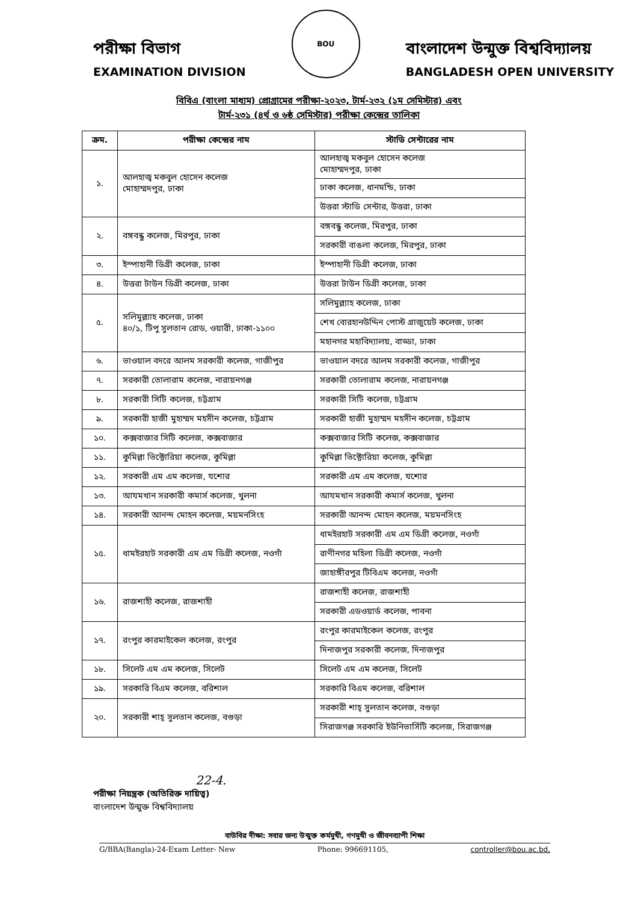পরীক্ষা বিভাগ
EXAMINATION DIVISION
BOU
বাংলাদেশ উন্মুক্ত বিশ্ববিদ্যালয়
BANGLADESH OPEN UNIVERSITY
বিবিএ (বাংলা মাধ্যম) প্রোগ্রামের পরীক্ষা-২০২৩, টার্ম-২৩২ (১ম সেমিস্টার) এবং
টার্ম-২৩১ (৪র্থ ও ৬ষ্ঠ সেমিস্টার) পরীক্ষা কেন্দ্রের তালিকা
| ক্রম. | পরীক্ষা কেন্দ্রের নাম | স্টাডি সেন্টারের নাম |
| --- | --- | --- |
| ১. | আলহাজ্ব মকবুল হোসেন কলেজ মোহাম্মদপুর, ঢাকা | আলহাজ্ব মকবুল হোসেন কলেজ মোহাম্মদপুর, ঢাকা |
| | | ঢাকা কলেজ, ধানমন্ডি, ঢাকা |
| | | উত্তরা স্টাডি সেন্টার, উত্তরা, ঢাকা |
| ২. | বঙ্গবন্ধু কলেজ, মিরপুর, ঢাকা | বঙ্গবন্ধু কলেজ, মিরপুর, ঢাকা |
| | | সরকারী বাঙলা কলেজ, মিরপুর, ঢাকা |
| ৩. | ইস্পাহানী ডিগ্রী কলেজ, ঢাকা | ইস্পাহানী ডিগ্রী কলেজ, ঢাকা |
| ৪. | উত্তরা টাউন ডিগ্রী কলেজ, ঢাকা | উত্তরা টাউন ডিগ্রী কলেজ, ঢাকা |
| ৫. | সলিমুল্ল্যাহ কলেজ, ঢাকা ৪০/১, টিপু সুলতান রোড, ওয়ারী, ঢাকা-১১০০ | সলিমুল্ল্যাহ কলেজ, ঢাকা |
| | | শেখ বোরহানউদ্দিন পোস্ট গ্রাজুয়েট কলেজ, ঢাকা |
| | | মহানগর মহাবিদ্যালয়, বাড্ডা, ঢাকা |
| ৬. | ভাওয়াল বদরে আলম সরকারী কলেজ, গাজীপুর | ভাওয়াল বদরে আলম সরকারী কলেজ, গাজীপুর |
| ৭. | সরকারী তোলারাম কলেজ, নারায়নগঞ্জ | সরকারী তোলারাম কলেজ, নারায়নগঞ্জ |
| ৮. | সরকারী সিটি কলেজ, চট্টগ্রাম | সরকারী সিটি কলেজ, চট্টগ্রাম |
| ৯. | সরকারী হাজী মুহাম্মদ মহসীন কলেজ, চট্টগ্রাম | সরকারী হাজী মুহাম্মদ মহসীন কলেজ, চট্টগ্রাম |
| ১০. | কক্সবাজার সিটি কলেজ, কক্সবাজার | কক্সবাজার সিটি কলেজ, কক্সবাজার |
| ১১. | কুমিল্লা ভিক্টোরিয়া কলেজ, কুমিল্লা | কুমিল্লা ভিক্টোরিয়া কলেজ, কুমিল্লা |
| ১২. | সরকারী এম এম কলেজ, যশোর | সরকারী এম এম কলেজ, যশোর |
| ১৩. | আযমখান সরকারী কমার্স কলেজ, খুলনা | আযমখান সরকারী কমার্স কলেজ, খুলনা |
| ১৪. | সরকারী আনন্দ মোহন কলেজ, ময়মনসিংহ | সরকারী আনন্দ মোহন কলেজ, ময়মনসিংহ |
| ১৫. | ধামইরহাট সরকারী এম এম ডিগ্রী কলেজ, নওগাঁ | ধামইরহাট সরকারী এম এম ডিগ্রী কলেজ, নওগাঁ |
| | | রাণীনগর মহিলা ডিগ্রী কলেজ, নওগাঁ |
| | | জাহাঙ্গীরপুর টিবিএম কলেজ, নওগাঁ |
| ১৬. | রাজশাহী কলেজ, রাজশাহী | রাজশাহী কলেজ, রাজশাহী |
| | | সরকারী এডওয়ার্ড কলেজ, পাবনা |
| ১৭. | রংপুর কারমাইকেল কলেজ, রংপুর | রংপুর কারমাইকেল কলেজ, রংপুর |
| | | দিনাজপুর সরকারী কলেজ, দিনাজপুর |
| ১৮. | সিলেট এম এম কলেজ, সিলেট | সিলেট এম এম কলেজ, সিলেট |
| ১৯. | সরকারি বিএম কলেজ, বরিশাল | সরকারি বিএম কলেজ, বরিশাল |
| ২০. | সরকারী শাহ্ সুলতান কলেজ, বগুড়া | সরকারী শাহ্ সুলতান কলেজ, বগুড়া |
| | | সিরাজগঞ্জ সরকারি ইউনিভার্সিটি কলেজ, সিরাজগঞ্জ |
22-4.
পরীক্ষা নিয়ন্ত্রক (অতিরিক্ত দায়িত্ব)
বাংলাদেশ উন্মুক্ত বিশ্ববিদ্যালয়
বাউবির দীক্ষা: সবার জন্য উন্মুক্ত কর্মমুখী, গণমুখী ও জীবনব্যাপী শিক্ষা
G/BBA(Bangla)-24-Exam Letter- New Phone: 996691105, controller@bou.ac.bd,